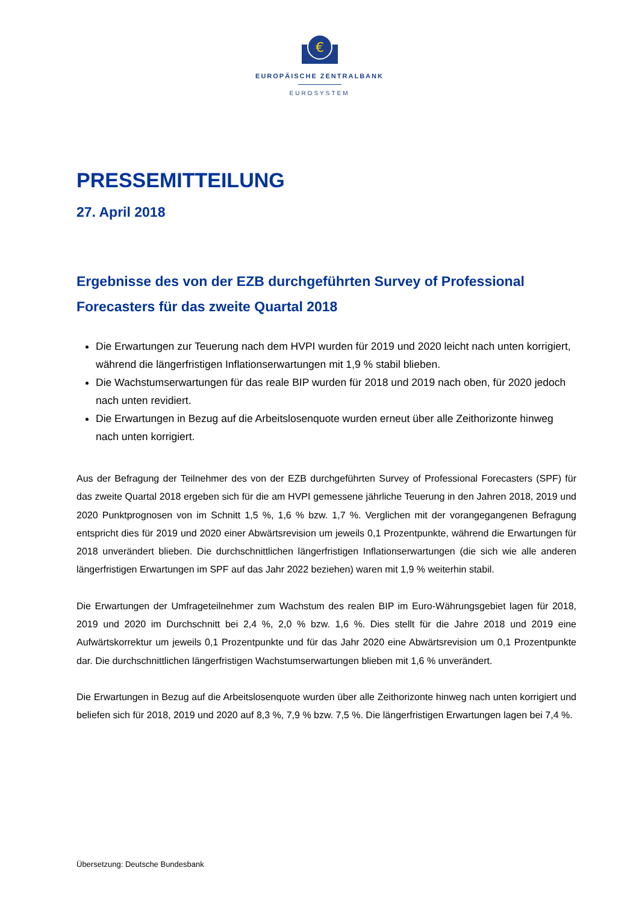€
EUROPÄISCHE ZENTRALBANK
EUROSYSTEM
PRESSEMITTEILUNG
27. April 2018
Ergebnisse des von der EZB durchgeführten Survey of Professional Forecasters für das zweite Quartal 2018
Die Erwartungen zur Teuerung nach dem HVPI wurden für 2019 und 2020 leicht nach unten korrigiert, während die längerfristigen Inflationserwartungen mit 1,9 % stabil blieben.
Die Wachstumserwartungen für das reale BIP wurden für 2018 und 2019 nach oben, für 2020 jedoch nach unten revidiert.
Die Erwartungen in Bezug auf die Arbeitslosenquote wurden erneut über alle Zeithorizonte hinweg nach unten korrigiert.
Aus der Befragung der Teilnehmer des von der EZB durchgeführten Survey of Professional Forecasters (SPF) für das zweite Quartal 2018 ergeben sich für die am HVPI gemessene jährliche Teuerung in den Jahren 2018, 2019 und 2020 Punktprognosen von im Schnitt 1,5 %, 1,6 % bzw. 1,7 %. Verglichen mit der vorangegangenen Befragung entspricht dies für 2019 und 2020 einer Abwärtsrevision um jeweils 0,1 Prozentpunkte, während die Erwartungen für 2018 unverändert blieben. Die durchschnittlichen längerfristigen Inflationserwartungen (die sich wie alle anderen längerfristigen Erwartungen im SPF auf das Jahr 2022 beziehen) waren mit 1,9 % weiterhin stabil.
Die Erwartungen der Umfrageteilnehmer zum Wachstum des realen BIP im Euro-Währungsgebiet lagen für 2018, 2019 und 2020 im Durchschnitt bei 2,4 %, 2,0 % bzw. 1,6 %. Dies stellt für die Jahre 2018 und 2019 eine Aufwärtskorrektur um jeweils 0,1 Prozentpunkte und für das Jahr 2020 eine Abwärtsrevision um 0,1 Prozentpunkte dar. Die durchschnittlichen längerfristigen Wachstumserwartungen blieben mit 1,6 % unverändert.
Die Erwartungen in Bezug auf die Arbeitslosenquote wurden über alle Zeithorizonte hinweg nach unten korrigiert und beliefen sich für 2018, 2019 und 2020 auf 8,3 %, 7,9 % bzw. 7,5 %. Die längerfristigen Erwartungen lagen bei 7,4 %.
Übersetzung: Deutsche Bundesbank